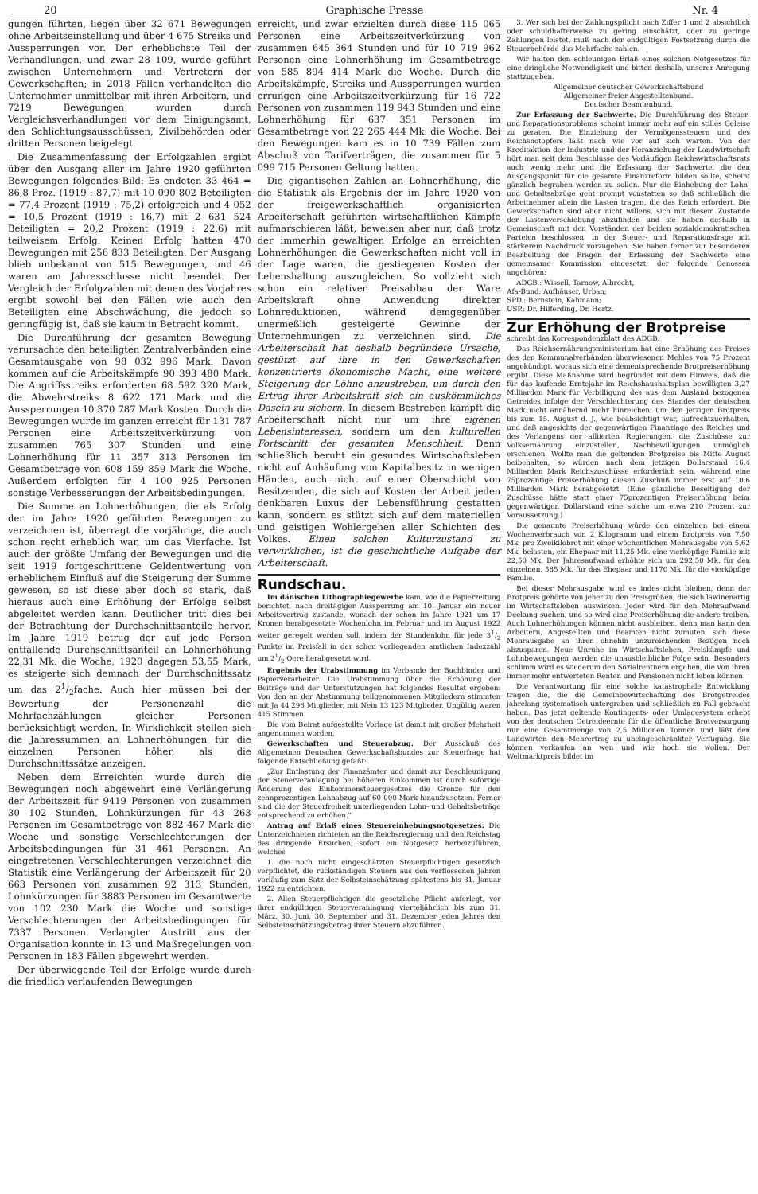20 Graphische Presse Nr. 4
gungen führten, liegen über 32 671 Bewegungen ohne Arbeitseinstellung und über 4 675 Streiks und Aussperrungen vor. Der erheblichste Teil der Verhandlungen, und zwar 28 109, wurde geführt zwischen Unternehmern und Vertretern der Gewerkschaften; in 2018 Fällen verhandelten die Unternehmer unmittelbar mit ihren Arbeitern, und 7219 Bewegungen wurden durch Vergleichsverhandlungen vor dem Einigungsamt, den Schlichtungsausschüssen, Zivilbehörden oder dritten Personen beigelegt.
Die Zusammenfassung der Erfolgzahlen ergibt über den Ausgang aller im Jahre 1920 geführten Bewegungen folgendes Bild: Es endeten 33 464 = 86,8 Proz. (1919 : 87,7) mit 10 090 802 Beteiligten = 77,4 Prozent (1919 : 75,2) erfolgreich und 4 052 = 10,5 Prozent (1919 : 16,7) mit 2 631 524 Beteiligten = 20,2 Prozent (1919 : 22,6) mit teilweisem Erfolg. Keinen Erfolg hatten 470 Bewegungen mit 256 833 Beteiligten. Der Ausgang blieb unbekannt von 515 Bewegungen, und 46 waren am Jahresschlusse nicht beendet. Der Vergleich der Erfolgzahlen mit denen des Vorjahres ergibt sowohl bei den Fällen wie auch den Beteiligten eine Abschwächung, die jedoch so geringfügig ist, daß sie kaum in Betracht kommt.
Die Durchführung der gesamten Bewegung verursachte den beteiligten Zentralverbänden eine Gesamtausgabe von 98 032 996 Mark. Davon kommen auf die Arbeitskämpfe 90 393 480 Mark. Die Angriffsstreiks erforderten 68 592 320 Mark, die Abwehrstreiks 8 622 171 Mark und die Aussperrungen 10 370 787 Mark Kosten. Durch die Bewegungen wurde im ganzen erreicht für 131 787 Personen eine Arbeitszeitverkürzung von zusammen 765 307 Stunden und eine Lohnerhöhung für 11 357 313 Personen im Gesamtbetrage von 608 159 859 Mark die Woche. Außerdem erfolgten für 4 100 925 Personen sonstige Verbesserungen der Arbeitsbedingungen.
Die Summe an Lohnerhöhungen, die als Erfolg der im Jahre 1920 geführten Bewegungen zu verzeichnen ist, überragt die vorjährige, die auch schon recht erheblich war, um das Vierfache. Ist auch der größte Umfang der Bewegungen und die seit 1919 fortgeschrittene Geldentwertung von erheblichem Einfluß auf die Steigerung der Summe gewesen, so ist diese aber doch so stark, daß hieraus auch eine Erhöhung der Erfolge selbst abgeleitet werden kann. Deutlicher tritt dies bei der Betrachtung der Durchschnittsanteile hervor. Im Jahre 1919 betrug der auf jede Person entfallende Durchschnittsanteil an Lohnerhöhung 22,31 Mk. die Woche, 1920 dagegen 53,55 Mark, es steigerte sich demnach der Durchschnittssatz um das 21/2fache. Auch hier müssen bei der Bewertung der Personenzahl die Mehrfachzählungen gleicher Personen berücksichtigt werden. In Wirklichkeit stellen sich die Jahressummen an Lohnerhöhungen für die einzelnen Personen höher, als die Durchschnittssätze anzeigen.
Neben dem Erreichten wurde durch die Bewegungen noch abgewehrt eine Verlängerung der Arbeitszeit für 9419 Personen von zusammen 30 102 Stunden, Lohnkürzungen für 43 263 Personen im Gesamtbetrage von 882 467 Mark die Woche und sonstige Verschlechterungen der Arbeitsbedingungen für 31 461 Personen. An eingetretenen Verschlechterungen verzeichnet die Statistik eine Verlängerung der Arbeitszeit für 20 663 Personen von zusammen 92 313 Stunden, Lohnkürzungen für 3883 Personen im Gesamtwerte von 102 230 Mark die Woche und sonstige Verschlechterungen der Arbeitsbedingungen für 7337 Personen. Verlangter Austritt aus der Organisation konnte in 13 und Maßregelungen von Personen in 183 Fällen abgewehrt werden.
Der überwiegende Teil der Erfolge wurde durch die friedlich verlaufenden Bewegungen
erreicht, und zwar erzielten durch diese 115 065 Personen eine Arbeitszeitverkürzung von zusammen 645 364 Stunden und für 10 719 962 Personen eine Lohnerhöhung im Gesamtbetrage von 585 894 414 Mark die Woche. Durch die Arbeitskämpfe, Streiks und Aussperrungen wurden errungen eine Arbeitszeitverkürzung für 16 722 Personen von zusammen 119 943 Stunden und eine Lohnerhöhung für 637 351 Personen im Gesamtbetrage von 22 265 444 Mk. die Woche. Bei den Bewegungen kam es in 10 739 Fällen zum Abschuß von Tarifverträgen, die zusammen für 5 099 715 Personen Geltung hatten.
Die gigantischen Zahlen an Lohnerhöhung, die die Statistik als Ergebnis der im Jahre 1920 von der freigewerkschaftlich organisierten Arbeiterschaft geführten wirtschaftlichen Kämpfe aufmarschieren läßt, beweisen aber nur, daß trotz der immerhin gewaltigen Erfolge an erreichten Lohnerhöhungen die Gewerkschaften nicht voll in der Lage waren, die gestiegenen Kosten der Lebenshaltung auszugleichen. So vollzieht sich schon ein relativer Preisabbau der Ware Arbeitskraft ohne Anwendung direkter Lohnreduktionen, während demgegenüber unermeßlich gesteigerte Gewinne der Unternehmungen zu verzeichnen sind. Die Arbeiterschaft hat deshalb begründete Ursache, gestützt auf ihre in den Gewerkschaften konzentrierte ökonomische Macht, eine weitere Steigerung der Löhne anzustreben, um durch den Ertrag ihrer Arbeitskraft sich ein auskömmliches Dasein zu sichern. In diesem Bestreben kämpft die Arbeiterschaft nicht nur um ihre eigenen Lebensinteressen, sondern um den kulturellen Fortschritt der gesamten Menschheit. Denn schließlich beruht ein gesundes Wirtschaftsleben nicht auf Anhäufung von Kapitalbesitz in wenigen Händen, auch nicht auf einer Oberschicht von Besitzenden, die sich auf Kosten der Arbeit jeden denkbaren Luxus der Lebensführung gestatten kann, sondern es stützt sich auf dem materiellen und geistigen Wohlergehen aller Schichten des Volkes. Einen solchen Kulturzustand zu verwirklichen, ist die geschichtliche Aufgabe der Arbeiterschaft.
Rundschau.
Im dänischen Lithographiegewerbe kam, wie die Papierzeitung berichtet, nach dreitägiger Aussperrung am 10. Januar ein neuer Arbeitsvertrag zustande, wonach der schon im Jahre 1921 um 17 Kronen herabgesetzte Wochenlohn im Februar und im August 1922 weiter geregelt werden soll, indem der Stundenlohn für jede 31/2 Punkte im Preisfall in der schon vorliegenden amtlichen Indexzahl um 21/2 Oere herabgesetzt wird.
Ergebnis der Urabstimmung im Verbande der Buchbinder und Papierverarbeiter. Die Urabstimmung über die Erhöhung der Beiträge und der Unterstützungen hat folgendes Resultat ergeben: Von den an der Abstimmung teilgenommenen Mitgliedern stimmten mit Ja 44 296 Mitglieder, mit Nein 13 123 Mitglieder. Ungültig waren 415 Stimmen.
Die vom Beirat aufgestellte Vorlage ist damit mit großer Mehrheit angenommen worden.
Gewerkschaften und Steuerabzug. Der Ausschuß des Allgemeinen Deutschen Gewerkschaftsbundes zur Steuerfrage hat folgende Entschließung gefaßt:
„Zur Entlastung der Finanzämter und damit zur Beschleunigung der Steuerveranlagung bei höheren Einkommen ist durch sofortige Änderung des Einkommensteuergesetzes die Grenze für den zehnprozentigen Lohnabzug auf 60 000 Mark hinaufzusetzen. Ferner sind die der Steuerfreiheit unterliegenden Lohn- und Gehaltsbeträge entsprechend zu erhöhen."
Antrag auf Erlaß eines Steuereinhebungsnotgesetzes. Die Unterzeichneten richteten an die Reichsregierung und den Reichstag das dringende Ersuchen, sofort ein Notgesetz herbeizuführen, welches
1. die noch nicht eingeschätzten Steuerpflichtigen gesetzlich verpflichtet, die rückständigen Steuern aus den verflossenen Jahren vorläufig zum Satz der Selbsteinschätzung spätestens bis 31. Januar 1922 zu entrichten.
2. Allen Steuerpflichtigen die gesetzliche Pflicht auferlegt, vor ihrer endgültigen Steuerveranlagung vierteljährlich bis zum 31. März, 30. Juni, 30. September und 31. Dezember jeden Jahres den Selbsteinschätzungsbetrag ihrer Steuern abzuführen.
3. Wer sich bei der Zahlungspflicht nach Ziffer 1 und 2 absichtlich oder schuldhafterweise zu gering einschätzt, oder zu geringe Zahlungen leistet, muß nach der endgültigen Festsetzung durch die Steuerbehörde das Mehrfache zahlen.
Wir halten den schleunigen Erlaß eines solchen Notgesetzes für eine dringliche Notwendigkeit und bitten deshalb, unserer Anregung stattzugeben.
Allgemeiner deutscher Gewerkschaftsbund
Allgemeiner freier Angestelltenbund.
Deutscher Beamtenbund.
Zur Erfassung der Sachwerte. Die Durchführung des Steuer- und Reparationsproblems scheint immer mehr auf ein stilles Geleise zu geraten. Die Einziehung der Vermögenssteuern und des Reichsnotopfers läßt nach wie vor auf sich warten. Von der Kreditaktion der Industrie und der Heranziehung der Landwirtschaft hört man seit dem Beschlusse des Vorläufigen Reichswirtschaftsrats auch wenig mehr und die Erfassung der Sachwerte, die den Ausgangspunkt für die gesamte Finanzreform bilden sollte, scheint gänzlich begraben werden zu sollen. Nur die Einhebung der Lohn- und Gehaltsabzüge geht prompt vonstatten so daß schließlich die Arbeitnehmer allein die Lasten tragen, die das Reich erfordert. Die Gewerkschaften sind aber nicht willens, sich mit diesem Zustande der Lastenverschiebung abzufinden und sie haben deshalb in Gemeinschaft mit den Vorständen der beiden sozialdemokratischen Parteien beschlossen, in der Steuer- und Reparationsfrage mit stärkerem Nachdruck vorzugehen. Sie haben ferner zur besonderen Bearbeitung der Fragen der Erfassung der Sachwerte eine gemeinsame Kommission eingesetzt, der folgende Genossen angehören:
ADGB.: Wissell, Tarnow, Albrecht,
Afa-Bund: Aufhäuser, Urban;
SPD.: Bernstein, Kahmann;
USP.: Dr. Hilferding, Dr. Hertz.
Zur Erhöhung der Brotpreise
schreibt das Korrespondenzblatt des ADGB.
Das Reichsernährungsministerium hat eine Erhöhung des Preises des den Kommunalverbänden überwiesenen Mehles von 75 Prozent angekündigt, woraus sich eine dementsprechende Brotpreiserhöhung ergibt. Diese Maßnahme wird begründet mit dem Hinweis, daß die für das laufende Erntejahr im Reichshaushaltsplan bewilligten 3,27 Milliarden Mark für Verbilligung des aus dem Ausland bezogenen Getreides infolge der Verschlechterung des Standes der deutschen Mark nicht annähernd mehr hinreichen, um den jetzigen Brotpreis bis zum 15. August d. J., wie beabsichtigt war, aufrechtzuerhalten, und daß angesichts der gegenwärtigen Finanzlage des Reiches und des Verlangens der alliierten Regierungen, die Zuschüsse zur Volksernährung einzustellen, Nachbewilligungen unmöglich erschienen. Wollte man die geltenden Brotpreise bis Mitte August beibehalten, so würden nach dem jetzigen Dollarstand 16,4 Milliarden Mark Reichszuschüsse erforderlich sein, während eine 75prozentige Preiserhöhung diesen Zuschuß immer erst auf 10,6 Milliarden Mark herabgesetzt. (Eine gänzliche Beseitigung der Zuschüsse hätte statt einer 75prozentigen Preiserhöhung beim gegenwärtigen Dollarstand eine solche um etwa 210 Prozent zur Voraussetzung.)
Die genannte Preiserhöhung würde den einzelnen bei einem Wochenverbrauch von 2 Kilogramm und einem Brotpreis von 7,50 Mk. pro Zweikilobrot mit einer wöchentlichen Mehrausgabe von 5,62 Mk. belasten, ein Ehepaar mit 11,25 Mk. eine vierköpfige Familie mit 22,50 Mk. Der Jahresaufwand erhöhte sich um 292,50 Mk. für den einzelnen, 585 Mk. für das Ehepaar und 1170 Mk. für die vierköpfige Familie.
Bei dieser Mehrausgabe wird es indes nicht bleiben, denn der Brotpreis gehörte von jeher zu den Preisgrößen, die sich lawinenartig im Wirtschaftsleben auswirken. Jeder wird für den Mehraufwand Deckung suchen, und so wird eine Preiserhöhung die andere treiben. Auch Lohnerhöhungen können nicht ausbleiben, denn man kann den Arbeitern, Angestellten und Beamten nicht zumuten, sich diese Mehrausgabe an ihren ohnehin unzureichenden Bezügen noch abzusparen. Neue Unruhe im Wirtschaftsleben, Preiskämpfe und Lohnbewegungen werden die unausbleibliche Folge sein. Besonders schlimm wird es wiederum den Sozialrentnern ergehen, die von ihren immer mehr entwerteten Renten und Pensionen nicht leben können.
Die Verantwortung für eine solche katastrophale Entwicklung tragen die, die die Gemeinbewirtschaftung des Brotgetreides jahrelang systematisch untergraben und schließlich zu Fall gebracht haben. Das jetzt geltende Kontingents- oder Umlagesystem erhebt von der deutschen Getreideernte für die öffentliche Brotversorgung nur eine Gesamtmenge von 2,5 Millionen Tonnen und läßt den Landwirten den Mehrertrag zu uneingeschränkter Verfügung. Sie können verkaufen an wen und wie hoch sie wollen. Der Weltmarktpreis bildet im